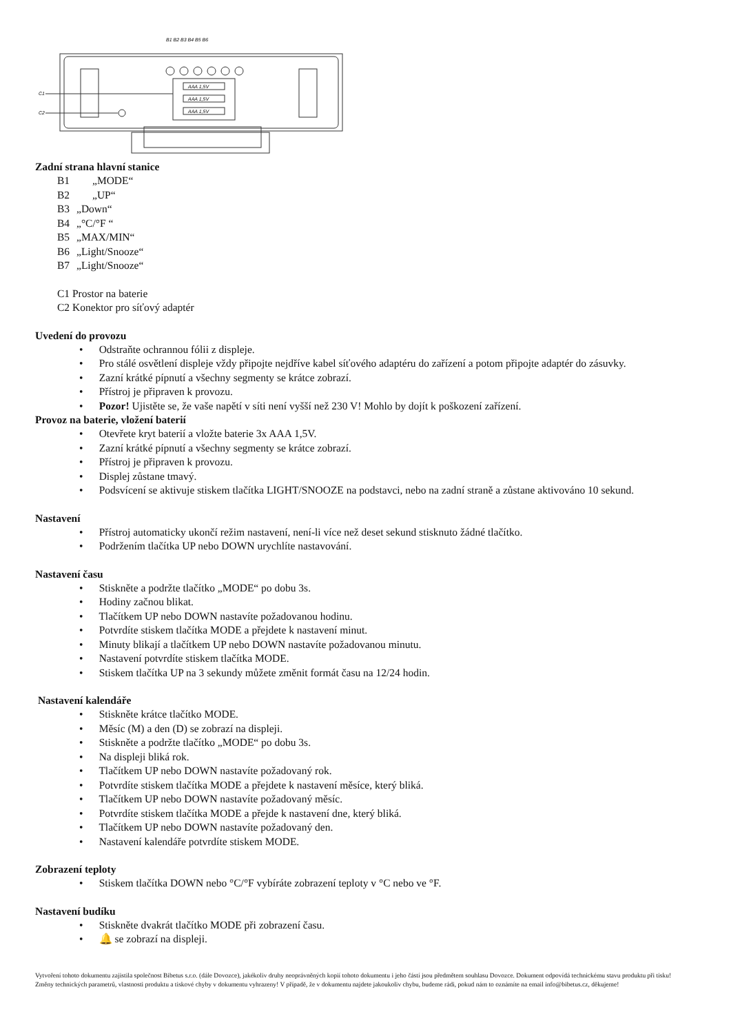B1 B2 B3 B4 B5 B6
C1
C2
AAA 1,5V
AAA 1,5V
AAA 1,5V
Zadní strana hlavní stanice
B1 „MODE“
B2 „UP“
B3 „Down“
B4 „°C/°F “
B5 „MAX/MIN“
B6 „Light/Snooze“
B7 „Light/Snooze“
C1 Prostor na baterie
C2 Konektor pro síťový adaptér
Uvedení do provozu
• Odstraňte ochrannou fólii z displeje.
• Pro stálé osvětlení displeje vždy připojte nejdříve kabel síťového adaptéru do zařízení a potom připojte adaptér do zásuvky.
• Zazní krátké pípnutí a všechny segmenty se krátce zobrazí.
• Přístroj je připraven k provozu.
• Pozor! Ujistěte se, že vaše napětí v síti není vyšší než 230 V! Mohlo by dojít k poškození zařízení.
Provoz na baterie, vložení baterií
• Otevřete kryt baterií a vložte baterie 3x AAA 1,5V.
• Zazní krátké pípnutí a všechny segmenty se krátce zobrazí.
• Přístroj je připraven k provozu.
• Displej zůstane tmavý.
• Podsvícení se aktivuje stiskem tlačítka LIGHT/SNOOZE na podstavci, nebo na zadní straně a zůstane aktivováno 10 sekund.
Nastavení
• Přístroj automaticky ukončí režim nastavení, není-li více než deset sekund stisknuto žádné tlačítko.
• Podržením tlačítka UP nebo DOWN urychlíte nastavování.
Nastavení času
• Stiskněte a podržte tlačítko „MODE“ po dobu 3s.
• Hodiny začnou blikat.
• Tlačítkem UP nebo DOWN nastavíte požadovanou hodinu.
• Potvrdíte stiskem tlačítka MODE a přejdete k nastavení minut.
• Minuty blikají a tlačítkem UP nebo DOWN nastavíte požadovanou minutu.
• Nastavení potvrdíte stiskem tlačítka MODE.
• Stiskem tlačítka UP na 3 sekundy můžete změnit formát času na 12/24 hodin.
Nastavení kalendáře
• Stiskněte krátce tlačítko MODE.
• Měsíc (M) a den (D) se zobrazí na displeji.
• Stiskněte a podržte tlačítko „MODE“ po dobu 3s.
• Na displeji bliká rok.
• Tlačítkem UP nebo DOWN nastavíte požadovaný rok.
• Potvrdíte stiskem tlačítka MODE a přejdete k nastavení měsíce, který bliká.
• Tlačítkem UP nebo DOWN nastavíte požadovaný měsíc.
• Potvrdíte stiskem tlačítka MODE a přejde k nastavení dne, který bliká.
• Tlačítkem UP nebo DOWN nastavíte požadovaný den.
• Nastavení kalendáře potvrdíte stiskem MODE.
Zobrazení teploty
• Stiskem tlačítka DOWN nebo °C/°F vybíráte zobrazení teploty v °C nebo ve °F.
Nastavení budíku
• Stiskněte dvakrát tlačítko MODE při zobrazení času.
• 🔔 se zobrazí na displeji.
Vytvoření tohoto dokumentu zajistila společnost Bibetus s.r.o. (dále Dovozce), jakékoliv druhy neoprávněných kopií tohoto dokumentu i jeho částí jsou předmětem souhlasu Dovozce. Dokument odpovídá technickému stavu produktu při tisku! Změny technických parametrů, vlastnosti produktu a tiskové chyby v dokumentu vyhrazeny! V případě, že v dokumentu najdete jakoukoliv chybu, budeme rádi, pokud nám to oznámíte na email info@bibetus.cz, děkujeme!